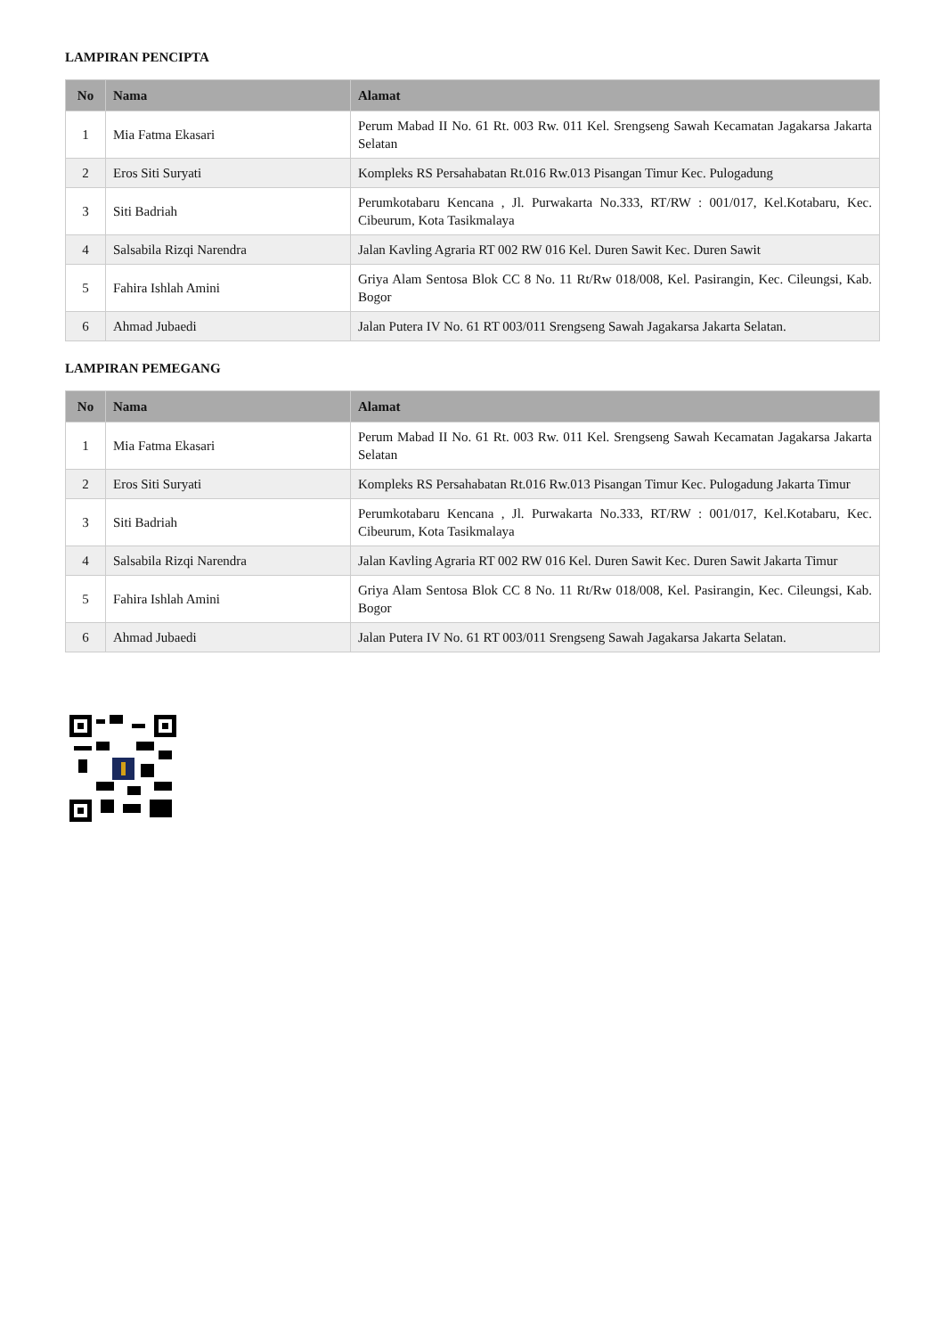LAMPIRAN PENCIPTA
| No | Nama | Alamat |
| --- | --- | --- |
| 1 | Mia Fatma Ekasari | Perum Mabad II No. 61 Rt. 003 Rw. 011 Kel. Srengseng Sawah Kecamatan Jagakarsa Jakarta Selatan |
| 2 | Eros Siti Suryati | Kompleks RS Persahabatan Rt.016 Rw.013 Pisangan Timur Kec. Pulogadung |
| 3 | Siti Badriah | Perumkotabaru Kencana , Jl. Purwakarta No.333, RT/RW : 001/017, Kel.Kotabaru, Kec. Cibeurum, Kota Tasikmalaya |
| 4 | Salsabila Rizqi Narendra | Jalan Kavling Agraria RT 002 RW 016 Kel. Duren Sawit Kec. Duren Sawit |
| 5 | Fahira Ishlah Amini | Griya Alam Sentosa Blok CC 8 No. 11 Rt/Rw 018/008, Kel. Pasirangin, Kec. Cileungsi, Kab. Bogor |
| 6 | Ahmad Jubaedi | Jalan Putera IV No. 61 RT 003/011 Srengseng Sawah Jagakarsa Jakarta Selatan. |
LAMPIRAN PEMEGANG
| No | Nama | Alamat |
| --- | --- | --- |
| 1 | Mia Fatma Ekasari | Perum Mabad II No. 61 Rt. 003 Rw. 011 Kel. Srengseng Sawah Kecamatan Jagakarsa Jakarta Selatan |
| 2 | Eros Siti Suryati | Kompleks RS Persahabatan Rt.016 Rw.013 Pisangan Timur Kec. Pulogadung Jakarta Timur |
| 3 | Siti Badriah | Perumkotabaru Kencana , Jl. Purwakarta No.333, RT/RW : 001/017, Kel.Kotabaru, Kec. Cibeurum, Kota Tasikmalaya |
| 4 | Salsabila Rizqi Narendra | Jalan Kavling Agraria RT 002 RW 016 Kel. Duren Sawit Kec. Duren Sawit Jakarta Timur |
| 5 | Fahira Ishlah Amini | Griya Alam Sentosa Blok CC 8 No. 11 Rt/Rw 018/008, Kel. Pasirangin, Kec. Cileungsi, Kab. Bogor |
| 6 | Ahmad Jubaedi | Jalan Putera IV No. 61 RT 003/011 Srengseng Sawah Jagakarsa Jakarta Selatan. |